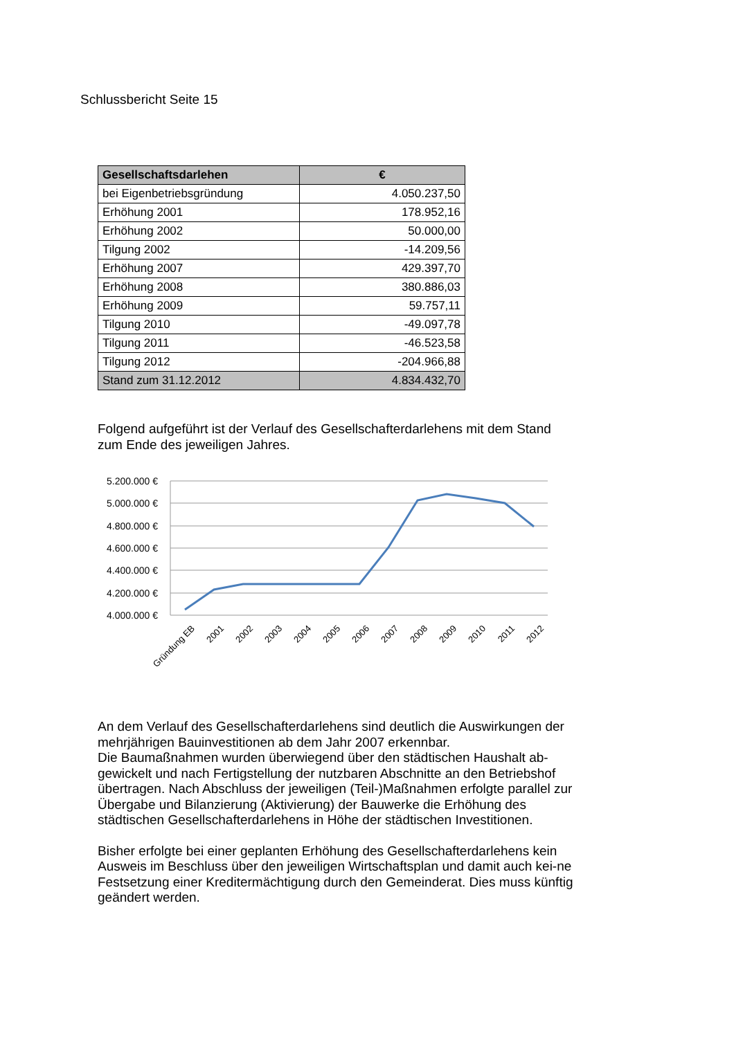Schlussbericht Seite 15
| Gesellschaftsdarlehen | € |
| --- | --- |
| bei Eigenbetriebsgründung | 4.050.237,50 |
| Erhöhung 2001 | 178.952,16 |
| Erhöhung 2002 | 50.000,00 |
| Tilgung 2002 | -14.209,56 |
| Erhöhung 2007 | 429.397,70 |
| Erhöhung 2008 | 380.886,03 |
| Erhöhung 2009 | 59.757,11 |
| Tilgung 2010 | -49.097,78 |
| Tilgung 2011 | -46.523,58 |
| Tilgung 2012 | -204.966,88 |
| Stand zum 31.12.2012 | 4.834.432,70 |
Folgend aufgeführt ist der Verlauf des Gesellschafterdarlehens mit dem Stand zum Ende des jeweiligen Jahres.
5.200.000 €
5.000.000 €
4.800.000 €
4.600.000 €
4.400.000 €
4.200.000 €
4.000.000 €
Gründung EB
2001
2002
2003
2004
2005
2006
2007
2008
2009
2010
2011
2012
An dem Verlauf des Gesellschafterdarlehens sind deutlich die Auswirkungen der mehrjährigen Bauinvestitionen ab dem Jahr 2007 erkennbar.
Die Baumaßnahmen wurden überwiegend über den städtischen Haushalt ab-gewickelt und nach Fertigstellung der nutzbaren Abschnitte an den Betriebshof übertragen. Nach Abschluss der jeweiligen (Teil-)Maßnahmen erfolgte parallel zur Übergabe und Bilanzierung (Aktivierung) der Bauwerke die Erhöhung des städtischen Gesellschafterdarlehens in Höhe der städtischen Investitionen.
Bisher erfolgte bei einer geplanten Erhöhung des Gesellschafterdarlehens kein Ausweis im Beschluss über den jeweiligen Wirtschaftsplan und damit auch kei-ne Festsetzung einer Kreditermächtigung durch den Gemeinderat. Dies muss künftig geändert werden.